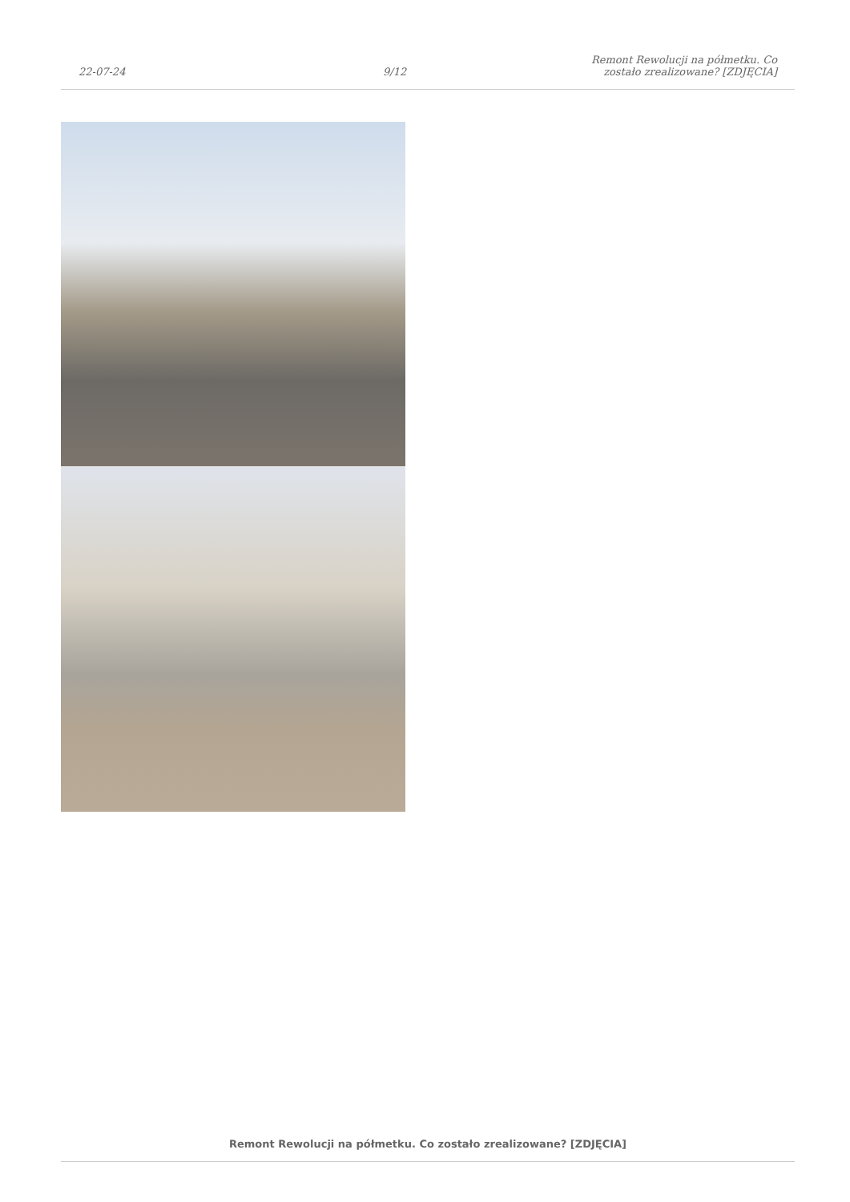22-07-24
9/12
Remont Rewolucji na półmetku. Co
zostało zrealizowane? [ZDJĘCIA]
Remont Rewolucji na półmetku. Co zostało zrealizowane? [ZDJĘCIA]